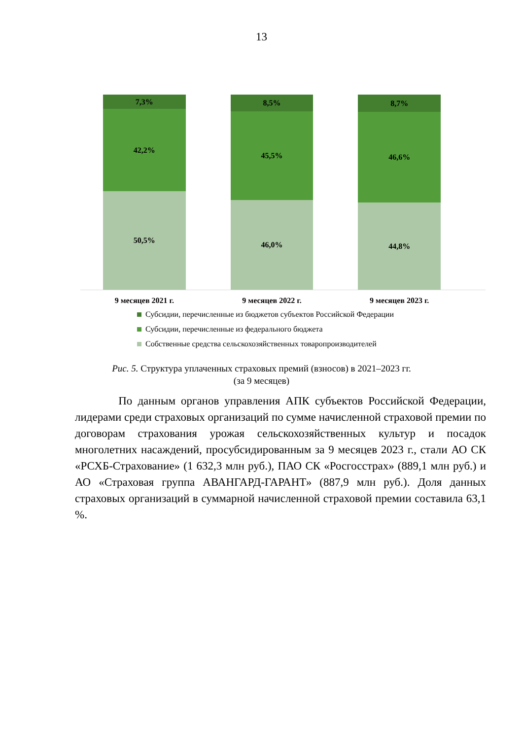13
7,3%
42,2%
50,5%
8,5%
45,5%
46,0%
8,7%
46,6%
44,8%
9 месяцев 2021 г. 9 месяцев 2022 г. 9 месяцев 2023 г.
Субсидии, перечисленные из бюджетов субъектов Российской Федерации
Субсидии, перечисленные из федерального бюджета
Собственные средства сельскохозяйственных товаропроизводителей
Рис. 5. Структура уплаченных страховых премий (взносов) в 2021–2023 гг.
(за 9 месяцев)
По данным органов управления АПК субъектов Российской Федерации, лидерами среди страховых организаций по сумме начисленной страховой премии по договорам страхования урожая сельскохозяйственных культур и посадок многолетних насаждений, просубсидированным за 9 месяцев 2023 г., стали АО СК «РСХБ-Страхование» (1 632,3 млн руб.), ПАО СК «Росгосстрах» (889,1 млн руб.) и АО «Страховая группа АВАНГАРД-ГАРАНТ» (887,9 млн руб.). Доля данных страховых организаций в суммарной начисленной страховой премии составила 63,1 %.